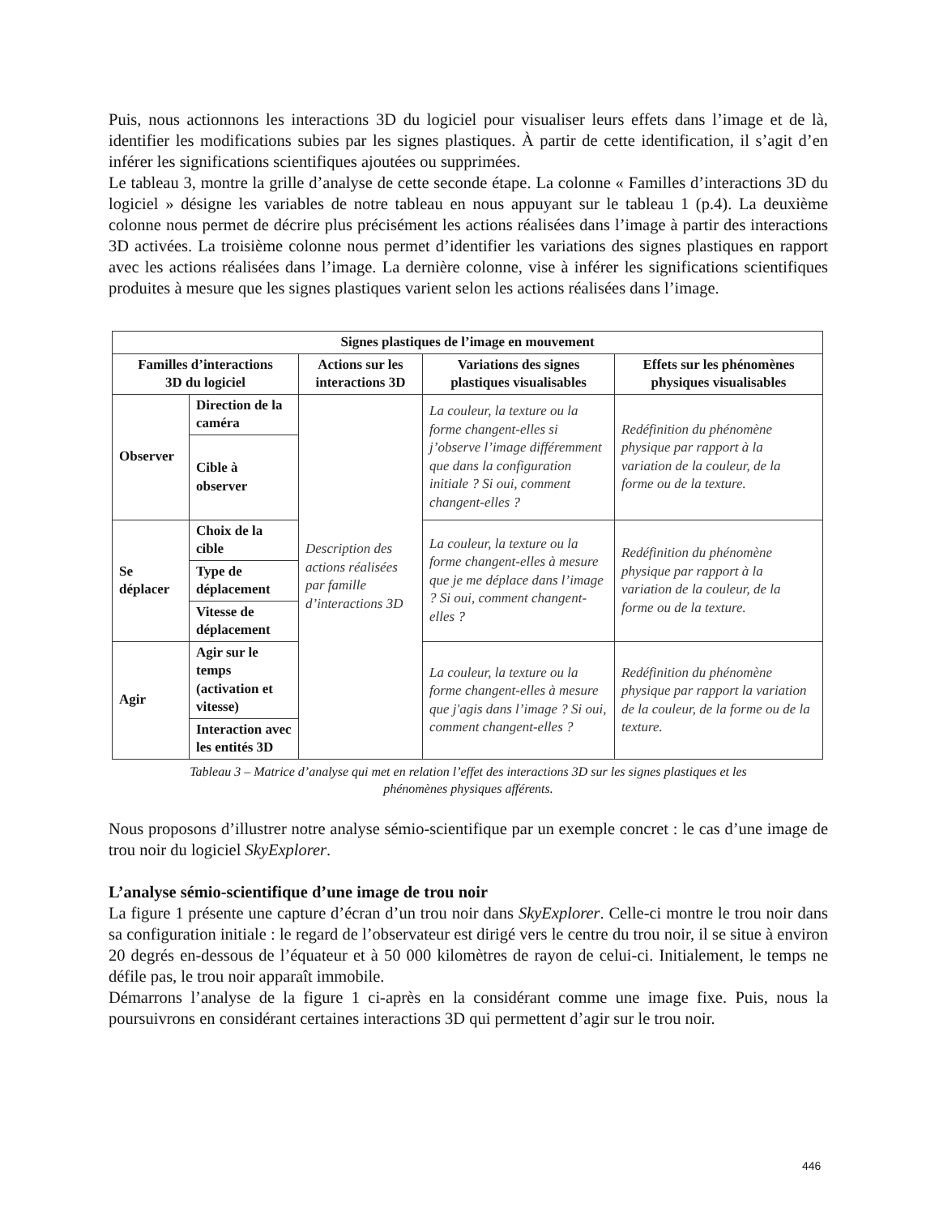Puis, nous actionnons les interactions 3D du logiciel pour visualiser leurs effets dans l’image et de là, identifier les modifications subies par les signes plastiques. À partir de cette identification, il s’agit d’en inférer les significations scientifiques ajoutées ou supprimées.
Le tableau 3, montre la grille d’analyse de cette seconde étape. La colonne « Familles d’interactions 3D du logiciel » désigne les variables de notre tableau en nous appuyant sur le tableau 1 (p.4). La deuxième colonne nous permet de décrire plus précisément les actions réalisées dans l’image à partir des interactions 3D activées. La troisième colonne nous permet d’identifier les variations des signes plastiques en rapport avec les actions réalisées dans l’image. La dernière colonne, vise à inférer les significations scientifiques produites à mesure que les signes plastiques varient selon les actions réalisées dans l’image.
| Signes plastiques de l’image en mouvement | | | | |
| --- | --- | --- | --- | --- |
| Familles d’interactions 3D du logiciel | | Actions sur les interactions 3D | Variations des signes plastiques visualisables | Effets sur les phénomènes physiques visualisables |
| Observer | Direction de la caméra | Description des actions réalisées par famille d’interactions 3D | La couleur, la texture ou la forme changent-elles si j’observe l’image différemment que dans la configuration initiale ? Si oui, comment changent-elles ? | Redéfinition du phénomène physique par rapport à la variation de la couleur, de la forme ou de la texture. |
| | Cible à observer | | | |
| Se déplacer | Choix de la cible | | La couleur, la texture ou la forme changent-elles à mesure que je me déplace dans l’image ? Si oui, comment changent-elles ? | Redéfinition du phénomène physique par rapport à la variation de la couleur, de la forme ou de la texture. |
| | Type de déplacement | | | |
| | Vitesse de déplacement | | | |
| Agir | Agir sur le temps (activation et vitesse) | | La couleur, la texture ou la forme changent-elles à mesure que j'agis dans l’image ? Si oui, comment changent-elles ? | Redéfinition du phénomène physique par rapport la variation de la couleur, de la forme ou de la texture. |
| | Interaction avec les entités 3D | | | |
Tableau 3 – Matrice d’analyse qui met en relation l’effet des interactions 3D sur les signes plastiques et les
phénomènes physiques afférents.
Nous proposons d’illustrer notre analyse sémio-scientifique par un exemple concret : le cas d’une image de trou noir du logiciel SkyExplorer.
L’analyse sémio-scientifique d’une image de trou noir
La figure 1 présente une capture d’écran d’un trou noir dans SkyExplorer. Celle-ci montre le trou noir dans sa configuration initiale : le regard de l’observateur est dirigé vers le centre du trou noir, il se situe à environ 20 degrés en-dessous de l’équateur et à 50 000 kilomètres de rayon de celui-ci. Initialement, le temps ne défile pas, le trou noir apparaît immobile.
Démarrons l’analyse de la figure 1 ci-après en la considérant comme une image fixe. Puis, nous la poursuivrons en considérant certaines interactions 3D qui permettent d’agir sur le trou noir.
446